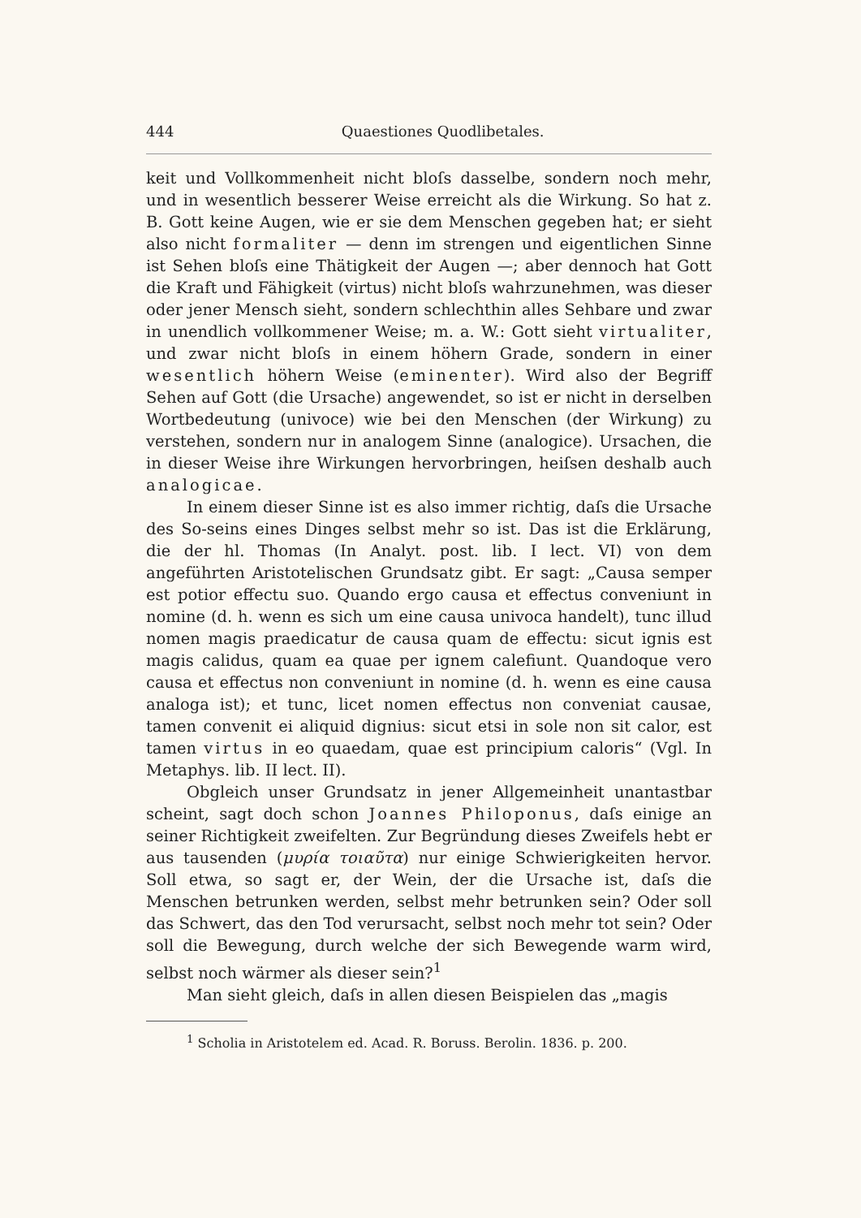444 Quaestiones Quodlibetales.
keit und Vollkommenheit nicht bloſs dasselbe, sondern noch mehr, und in wesentlich besserer Weise erreicht als die Wirkung. So hat z. B. Gott keine Augen, wie er sie dem Menschen gegeben hat; er sieht also nicht formaliter — denn im strengen und eigentlichen Sinne ist Sehen bloſs eine Thätigkeit der Augen —; aber dennoch hat Gott die Kraft und Fähigkeit (virtus) nicht bloſs wahrzunehmen, was dieser oder jener Mensch sieht, sondern schlechthin alles Sehbare und zwar in unendlich vollkommener Weise; m. a. W.: Gott sieht virtualiter, und zwar nicht bloſs in einem höhern Grade, sondern in einer wesentlich höhern Weise (eminenter). Wird also der Begriff Sehen auf Gott (die Ursache) angewendet, so ist er nicht in derselben Wortbedeutung (univoce) wie bei den Menschen (der Wirkung) zu verstehen, sondern nur in analogem Sinne (analogice). Ursachen, die in dieser Weise ihre Wirkungen hervorbringen, heiſsen deshalb auch analogicae.
In einem dieser Sinne ist es also immer richtig, daſs die Ursache des So-seins eines Dinges selbst mehr so ist. Das ist die Erklärung, die der hl. Thomas (In Analyt. post. lib. I lect. VI) von dem angeführten Aristotelischen Grundsatz gibt. Er sagt: „Causa semper est potior effectu suo. Quando ergo causa et effectus conveniunt in nomine (d. h. wenn es sich um eine causa univoca handelt), tunc illud nomen magis praedicatur de causa quam de effectu: sicut ignis est magis calidus, quam ea quae per ignem calefiunt. Quandoque vero causa et effectus non conveniunt in nomine (d. h. wenn es eine causa analoga ist); et tunc, licet nomen effectus non conveniat causae, tamen convenit ei aliquid dignius: sicut etsi in sole non sit calor, est tamen virtus in eo quaedam, quae est principium caloris“ (Vgl. In Metaphys. lib. II lect. II).
Obgleich unser Grundsatz in jener Allgemeinheit unantastbar scheint, sagt doch schon Joannes Philoponus, daſs einige an seiner Richtigkeit zweifelten. Zur Begründung dieses Zweifels hebt er aus tausenden (μυρία τοιαῦτα) nur einige Schwierigkeiten hervor. Soll etwa, so sagt er, der Wein, der die Ursache ist, daſs die Menschen betrunken werden, selbst mehr betrunken sein? Oder soll das Schwert, das den Tod verursacht, selbst noch mehr tot sein? Oder soll die Bewegung, durch welche der sich Bewegende warm wird, selbst noch wärmer als dieser sein?<sup>1</sup>
Man sieht gleich, daſs in allen diesen Beispielen das „magis
<sup>1</sup> Scholia in Aristotelem ed. Acad. R. Boruss. Berolin. 1836. p. 200.